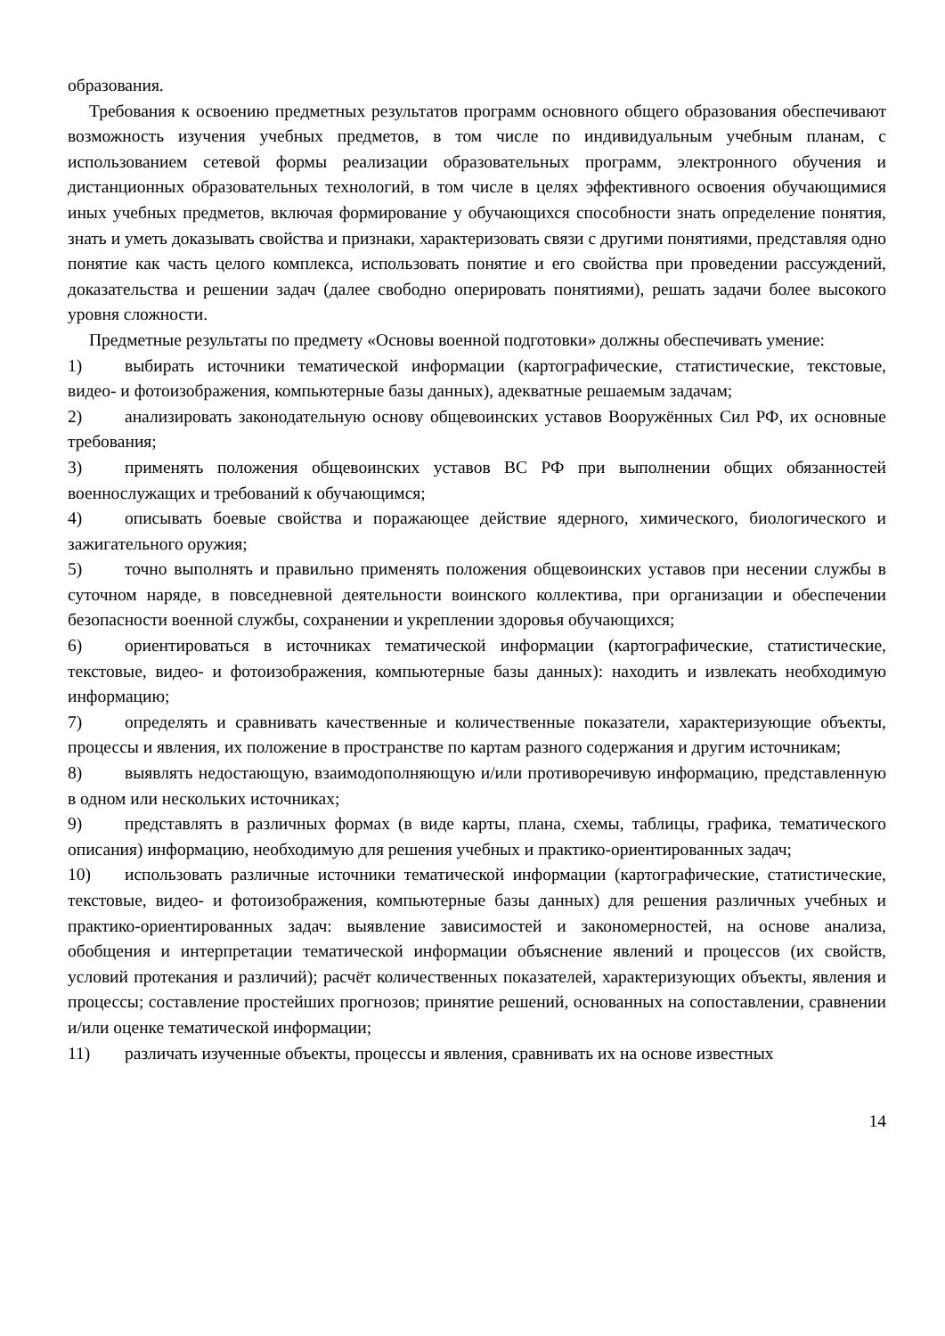образования.
Требования к освоению предметных результатов программ основного общего образования обеспечивают возможность изучения учебных предметов, в том числе по индивидуальным учебным планам, с использованием сетевой формы реализации образовательных программ, электронного обучения и дистанционных образовательных технологий, в том числе в целях эффективного освоения обучающимися иных учебных предметов, включая формирование у обучающихся способности знать определение понятия, знать и уметь доказывать свойства и признаки, характеризовать связи с другими понятиями, представляя одно понятие как часть целого комплекса, использовать понятие и его свойства при проведении рассуждений, доказательства и решении задач (далее свободно оперировать понятиями), решать задачи более высокого уровня сложности.
Предметные результаты по предмету «Основы военной подготовки» должны обеспечивать умение:
1) выбирать источники тематической информации (картографические, статистические, текстовые, видео- и фотоизображения, компьютерные базы данных), адекватные решаемым задачам;
2) анализировать законодательную основу общевоинских уставов Вооружённых Сил РФ, их основные требования;
3) применять положения общевоинских уставов ВС РФ при выполнении общих обязанностей военнослужащих и требований к обучающимся;
4) описывать боевые свойства и поражающее действие ядерного, химического, биологического и зажигательного оружия;
5) точно выполнять и правильно применять положения общевоинских уставов при несении службы в суточном наряде, в повседневной деятельности воинского коллектива, при организации и обеспечении безопасности военной службы, сохранении и укреплении здоровья обучающихся;
6) ориентироваться в источниках тематической информации (картографические, статистические, текстовые, видео- и фотоизображения, компьютерные базы данных): находить и извлекать необходимую информацию;
7) определять и сравнивать качественные и количественные показатели, характеризующие объекты, процессы и явления, их положение в пространстве по картам разного содержания и другим источникам;
8) выявлять недостающую, взаимодополняющую и/или противоречивую информацию, представленную в одном или нескольких источниках;
9) представлять в различных формах (в виде карты, плана, схемы, таблицы, графика, тематического описания) информацию, необходимую для решения учебных и практико-ориентированных задач;
10) использовать различные источники тематической информации (картографические, статистические, текстовые, видео- и фотоизображения, компьютерные базы данных) для решения различных учебных и практико-ориентированных задач: выявление зависимостей и закономерностей, на основе анализа, обобщения и интерпретации тематической информации объяснение явлений и процессов (их свойств, условий протекания и различий); расчёт количественных показателей, характеризующих объекты, явления и процессы; составление простейших прогнозов; принятие решений, основанных на сопоставлении, сравнении и/или оценке тематической информации;
11) различать изученные объекты, процессы и явления, сравнивать их на основе известных
14